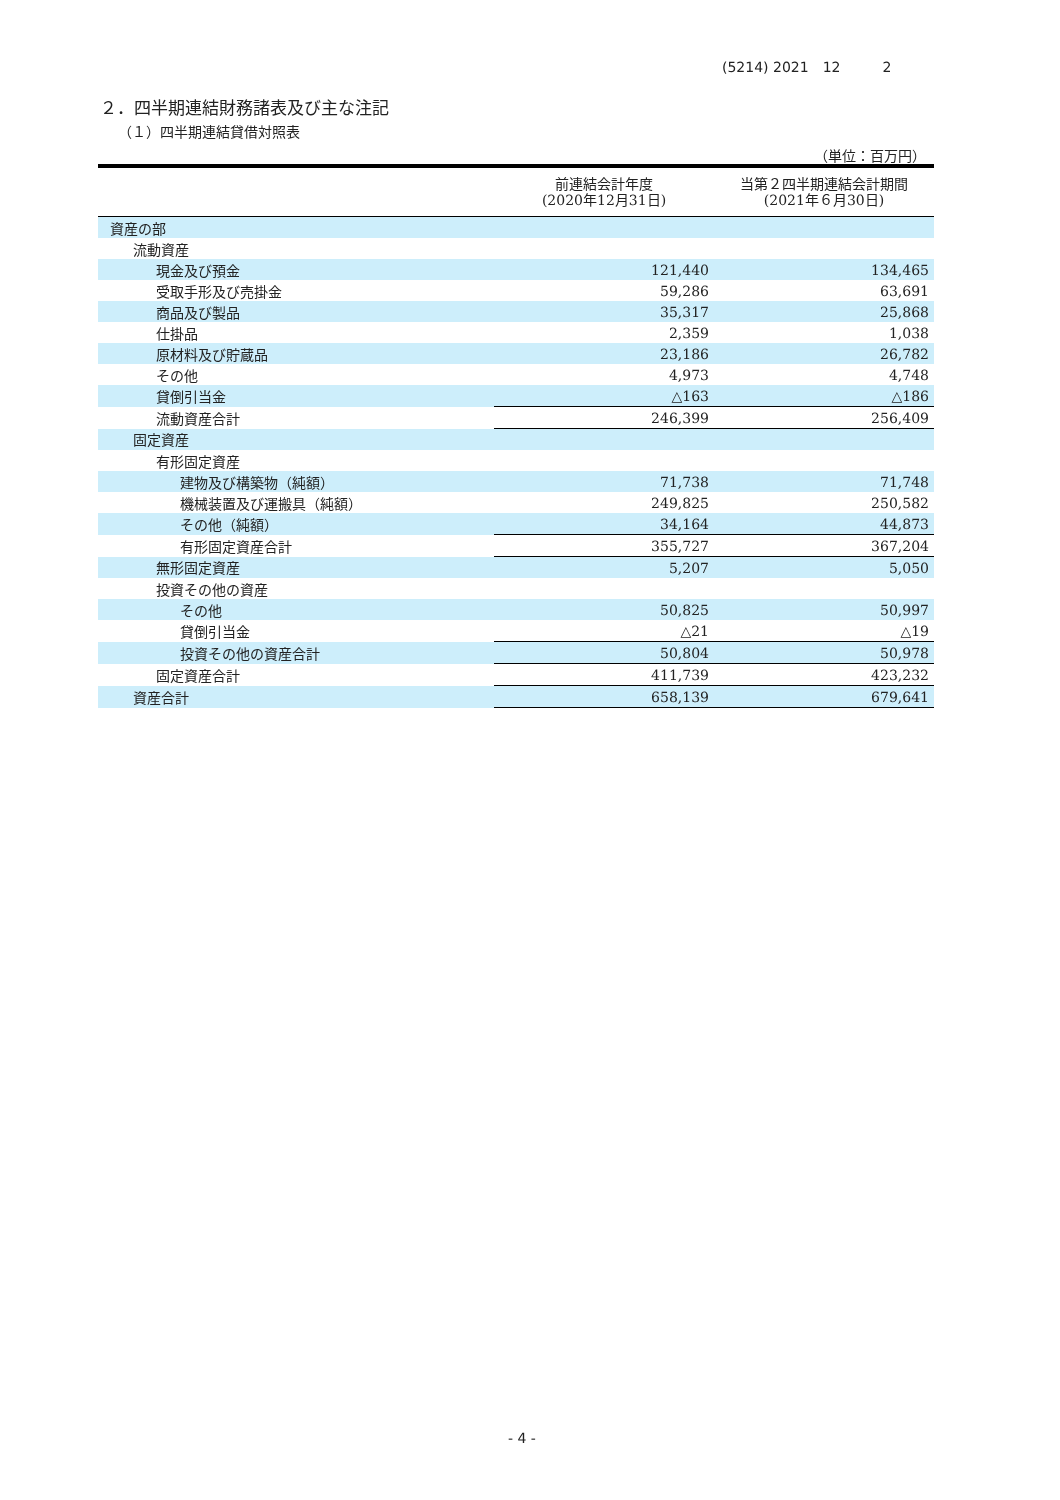(5214) 2021　12　　　2
２．四半期連結財務諸表及び主な注記
（１）四半期連結貸借対照表
（単位：百万円）
| | 前連結会計年度 (2020年12月31日) | 当第２四半期連結会計期間 (2021年６月30日) |
| --- | --- | --- |
| 資産の部 | | |
| 流動資産 | | |
| 現金及び預金 | 121,440 | 134,465 |
| 受取手形及び売掛金 | 59,286 | 63,691 |
| 商品及び製品 | 35,317 | 25,868 |
| 仕掛品 | 2,359 | 1,038 |
| 原材料及び貯蔵品 | 23,186 | 26,782 |
| その他 | 4,973 | 4,748 |
| 貸倒引当金 | △163 | △186 |
| 流動資産合計 | 246,399 | 256,409 |
| 固定資産 | | |
| 有形固定資産 | | |
| 建物及び構築物（純額） | 71,738 | 71,748 |
| 機械装置及び運搬具（純額） | 249,825 | 250,582 |
| その他（純額） | 34,164 | 44,873 |
| 有形固定資産合計 | 355,727 | 367,204 |
| 無形固定資産 | 5,207 | 5,050 |
| 投資その他の資産 | | |
| その他 | 50,825 | 50,997 |
| 貸倒引当金 | △21 | △19 |
| 投資その他の資産合計 | 50,804 | 50,978 |
| 固定資産合計 | 411,739 | 423,232 |
| 資産合計 | 658,139 | 679,641 |
- 4 -